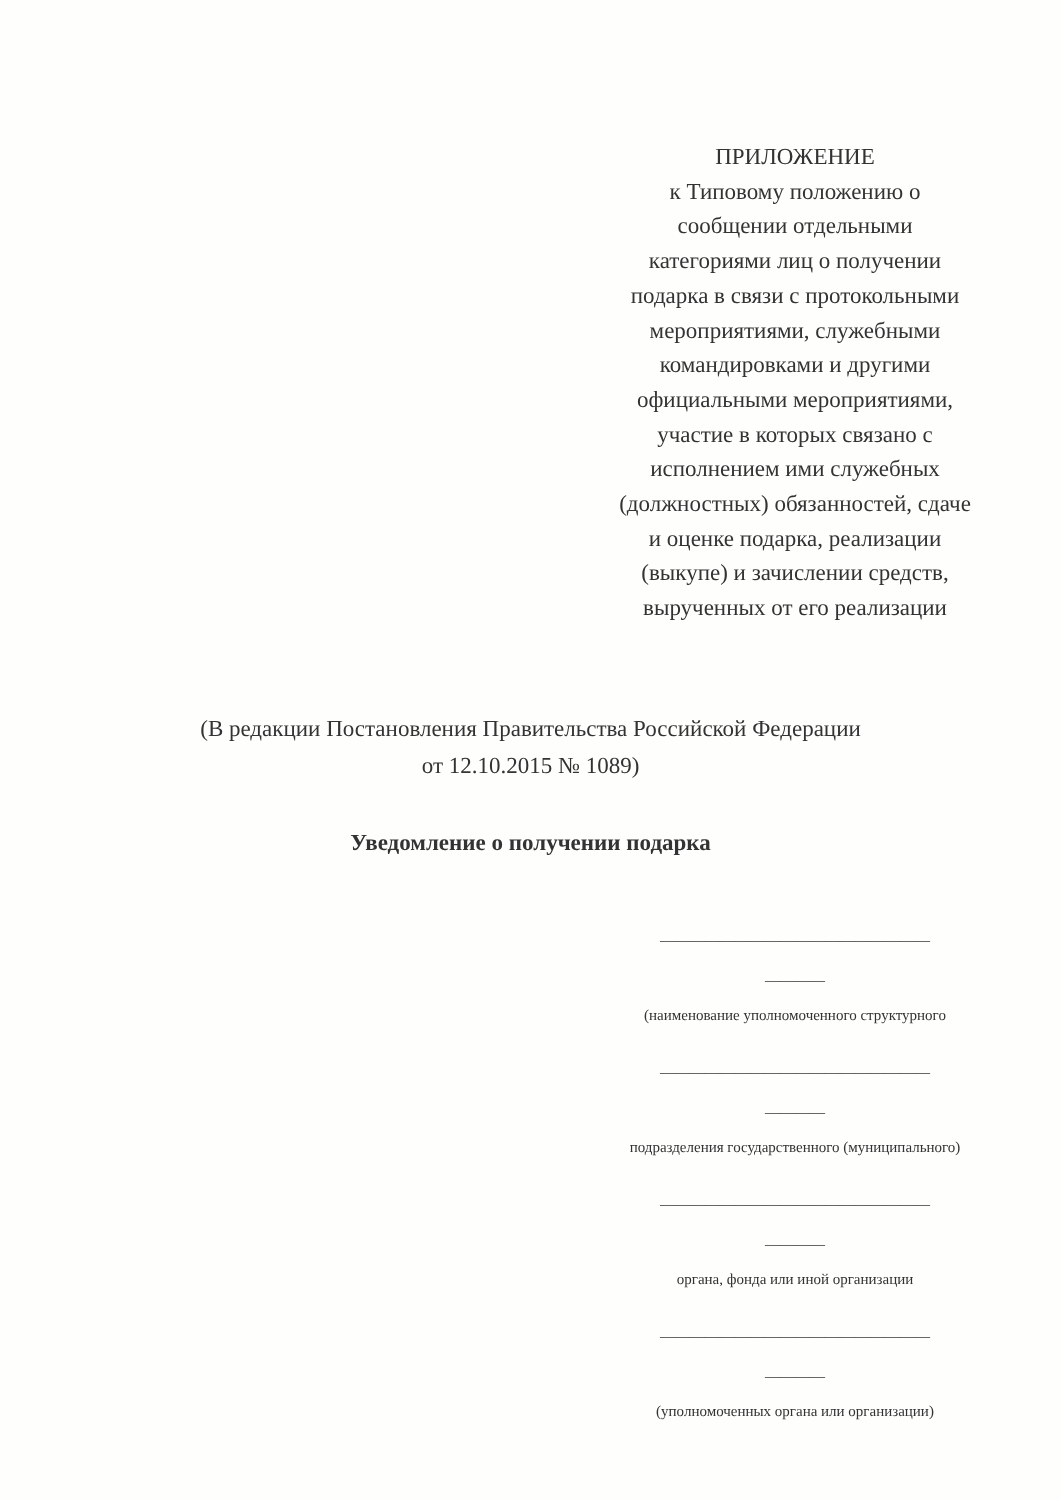ПРИЛОЖЕНИЕ
к Типовому положению о сообщении отдельными категориями лиц о получении подарка в связи с протокольными мероприятиями, служебными командировками и другими официальными мероприятиями, участие в которых связано с исполнением ими служебных (должностных) обязанностей, сдаче и оценке подарка, реализации (выкупе) и зачислении средств, вырученных от его реализации
(В редакции Постановления Правительства Российской Федерации
от 12.10.2015 № 1089)
Уведомление о получении подарка
____________________________________
________
(наименование уполномоченного структурного
____________________________________
________
подразделения государственного (муниципального)
____________________________________
________
органа, фонда или иной организации
____________________________________
________
(уполномоченных органа или организации)